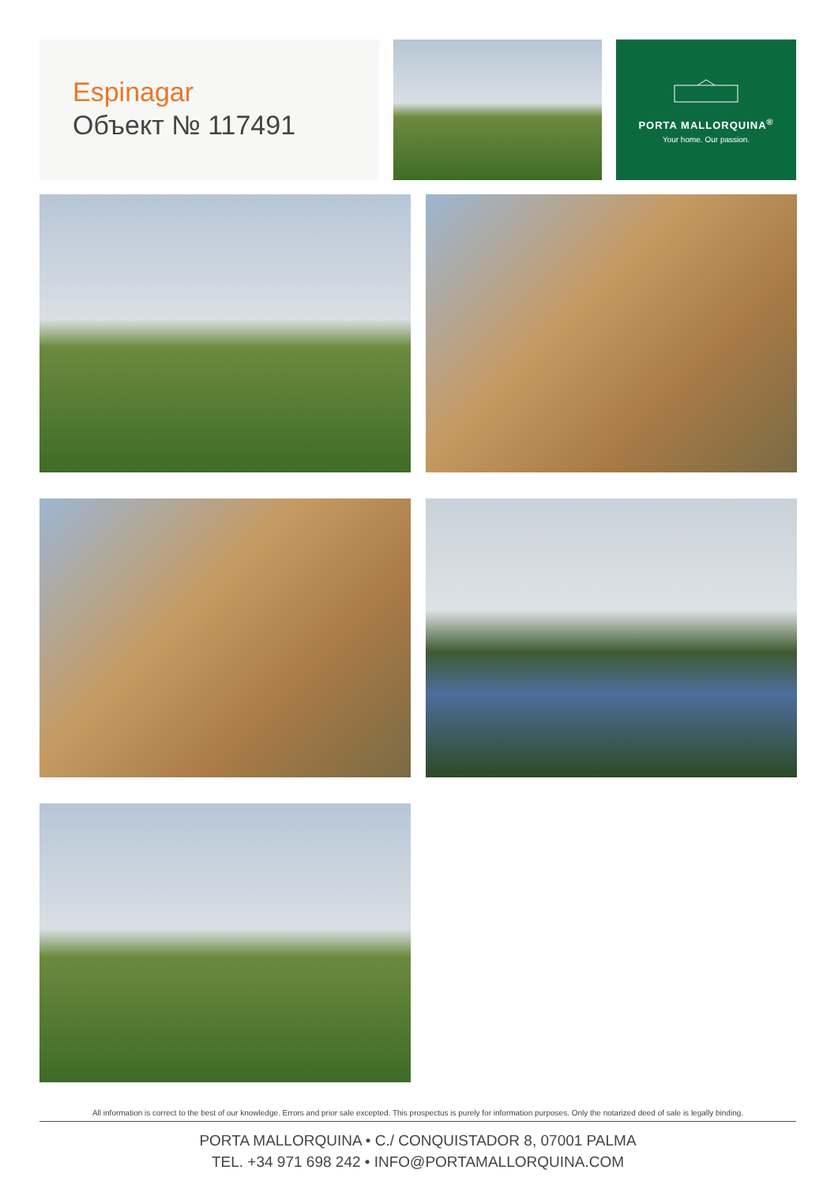Espinagar
Объект № 117491
PORTA MALLORQUINA<sup>®</sup>
Your home. Our passion.
All information is correct to the best of our knowledge. Errors and prior sale excepted. This prospectus is purely for information purposes. Only the notarized deed of sale is legally binding.
PORTA MALLORQUINA • C./ CONQUISTADOR 8, 07001 PALMA
TEL. +34 971 698 242 • INFO@PORTAMALLORQUINA.COM